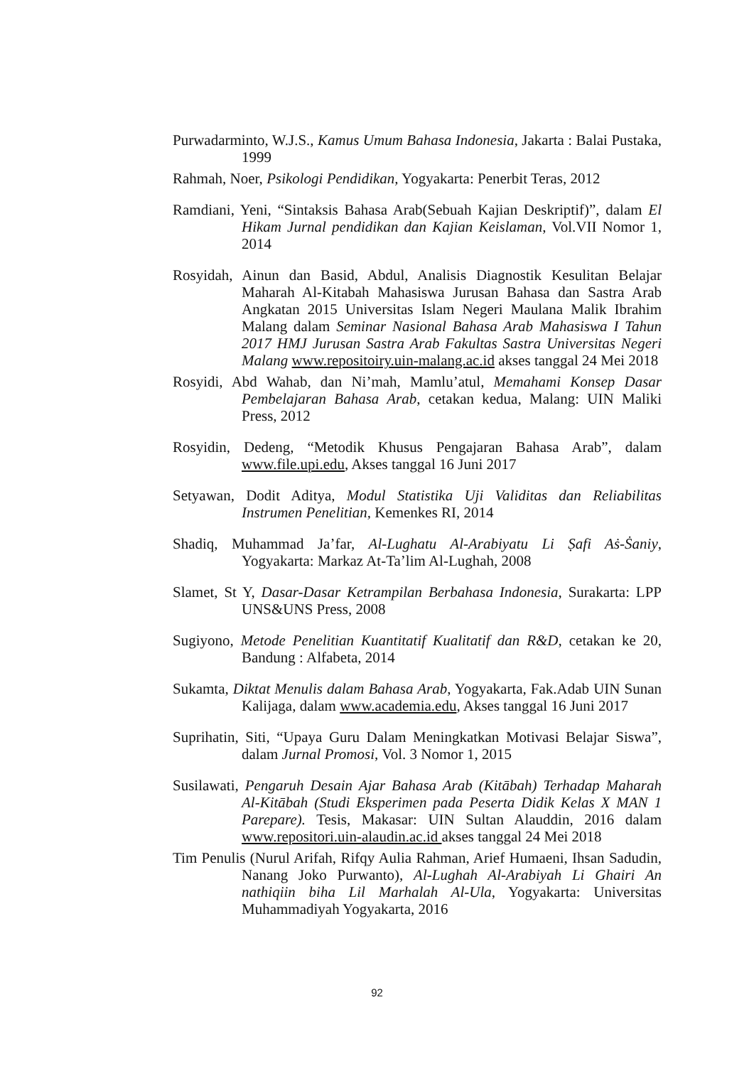Purwadarminto, W.J.S., Kamus Umum Bahasa Indonesia, Jakarta : Balai Pustaka, 1999
Rahmah, Noer, Psikologi Pendidikan, Yogyakarta: Penerbit Teras, 2012
Ramdiani, Yeni, “Sintaksis Bahasa Arab(Sebuah Kajian Deskriptif)”, dalam El Hikam Jurnal pendidikan dan Kajian Keislaman, Vol.VII Nomor 1, 2014
Rosyidah, Ainun dan Basid, Abdul, Analisis Diagnostik Kesulitan Belajar Maharah Al-Kitabah Mahasiswa Jurusan Bahasa dan Sastra Arab Angkatan 2015 Universitas Islam Negeri Maulana Malik Ibrahim Malang dalam Seminar Nasional Bahasa Arab Mahasiswa I Tahun 2017 HMJ Jurusan Sastra Arab Fakultas Sastra Universitas Negeri Malang www.repositoiry.uin-malang.ac.id akses tanggal 24 Mei 2018
Rosyidi, Abd Wahab, dan Ni’mah, Mamlu’atul, Memahami Konsep Dasar Pembelajaran Bahasa Arab, cetakan kedua, Malang: UIN Maliki Press, 2012
Rosyidin, Dedeng, “Metodik Khusus Pengajaran Bahasa Arab”, dalam www.file.upi.edu, Akses tanggal 16 Juni 2017
Setyawan, Dodit Aditya, Modul Statistika Uji Validitas dan Reliabilitas Instrumen Penelitian, Kemenkes RI, 2014
Shadiq, Muhammad Ja’far, Al-Lughatu Al-Arabiyatu Li Ṣafi Aṡ-Ṡaniy, Yogyakarta: Markaz At-Ta’lim Al-Lughah, 2008
Slamet, St Y, Dasar-Dasar Ketrampilan Berbahasa Indonesia, Surakarta: LPP UNS&UNS Press, 2008
Sugiyono, Metode Penelitian Kuantitatif Kualitatif dan R&D, cetakan ke 20, Bandung : Alfabeta, 2014
Sukamta, Diktat Menulis dalam Bahasa Arab, Yogyakarta, Fak.Adab UIN Sunan Kalijaga, dalam www.academia.edu, Akses tanggal 16 Juni 2017
Suprihatin, Siti, “Upaya Guru Dalam Meningkatkan Motivasi Belajar Siswa”, dalam Jurnal Promosi, Vol. 3 Nomor 1, 2015
Susilawati, Pengaruh Desain Ajar Bahasa Arab (Kitābah) Terhadap Maharah Al-Kitābah (Studi Eksperimen pada Peserta Didik Kelas X MAN 1 Parepare). Tesis, Makasar: UIN Sultan Alauddin, 2016 dalam www.repositori.uin-alaudin.ac.id akses tanggal 24 Mei 2018
Tim Penulis (Nurul Arifah, Rifqy Aulia Rahman, Arief Humaeni, Ihsan Sadudin, Nanang Joko Purwanto), Al-Lughah Al-Arabiyah Li Ghairi An nathiqiin biha Lil Marhalah Al-Ula, Yogyakarta: Universitas Muhammadiyah Yogyakarta, 2016
92